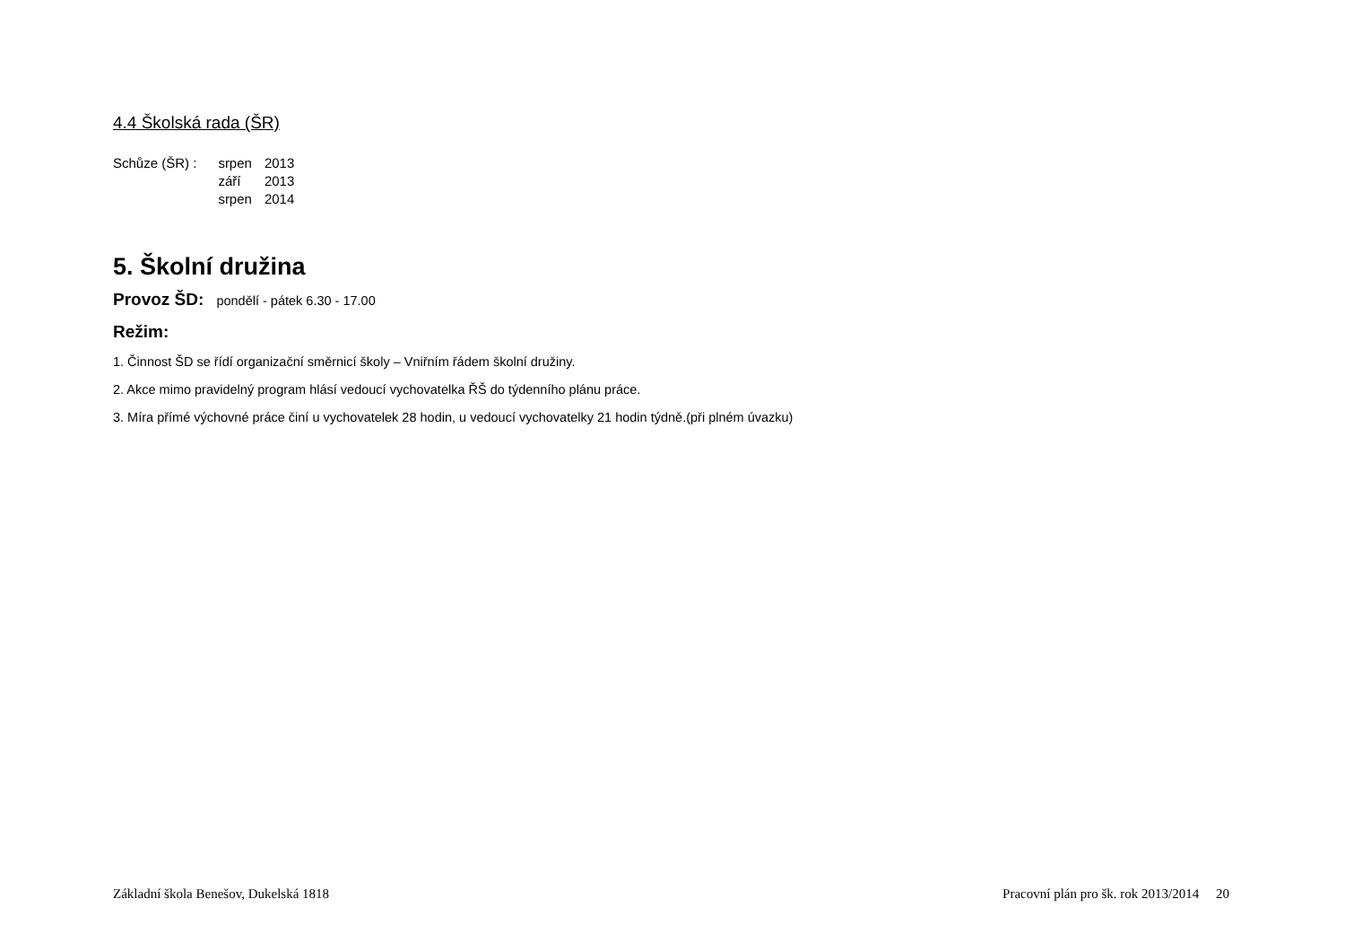4.4 Školská rada (ŠR)
| Schůze (ŠR) : | srpen | 2013 |
| | září | 2013 |
| | srpen | 2014 |
5. Školní družina
Provoz ŠD: pondělí - pátek 6.30 - 17.00
Režim:
1. Činnost ŠD se řídí organizační směrnicí školy – Vniřním řádem školní družiny.
2. Akce mimo pravidelný program hlásí vedoucí vychovatelka ŘŠ do týdenního plánu práce.
3. Míra přímé výchovné práce činí u vychovatelek 28 hodin, u vedoucí vychovatelky 21 hodin týdně.(při plném úvazku)
Základní škola Benešov, Dukelská 1818 Pracovní plán pro šk. rok 2013/2014 20